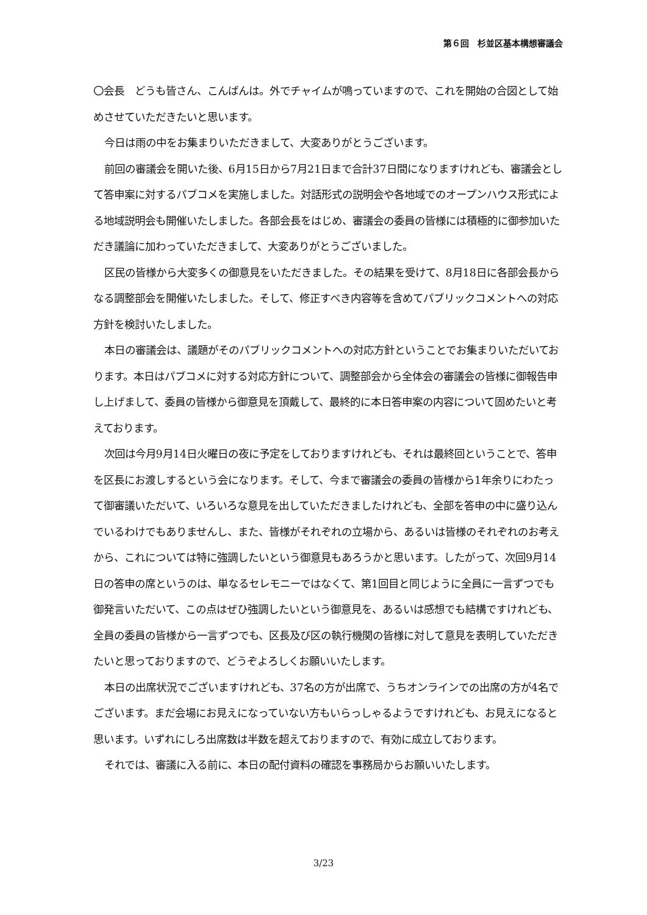第６回　杉並区基本構想審議会
〇会長　どうも皆さん、こんばんは。外でチャイムが鳴っていますので、これを開始の合図として始めさせていただきたいと思います。
今日は雨の中をお集まりいただきまして、大変ありがとうございます。
前回の審議会を開いた後、6月15日から7月21日まで合計37日間になりますけれども、審議会として答申案に対するパブコメを実施しました。対話形式の説明会や各地域でのオープンハウス形式による地域説明会も開催いたしました。各部会長をはじめ、審議会の委員の皆様には積極的に御参加いただき議論に加わっていただきまして、大変ありがとうございました。
区民の皆様から大変多くの御意見をいただきました。その結果を受けて、8月18日に各部会長からなる調整部会を開催いたしました。そして、修正すべき内容等を含めてパブリックコメントへの対応方針を検討いたしました。
本日の審議会は、議題がそのパブリックコメントへの対応方針ということでお集まりいただいております。本日はパブコメに対する対応方針について、調整部会から全体会の審議会の皆様に御報告申し上げまして、委員の皆様から御意見を頂戴して、最終的に本日答申案の内容について固めたいと考えております。
次回は今月9月14日火曜日の夜に予定をしておりますけれども、それは最終回ということで、答申を区長にお渡しするという会になります。そして、今まで審議会の委員の皆様から1年余りにわたって御審議いただいて、いろいろな意見を出していただきましたけれども、全部を答申の中に盛り込んでいるわけでもありませんし、また、皆様がそれぞれの立場から、あるいは皆様のそれぞれのお考えから、これについては特に強調したいという御意見もあろうかと思います。したがって、次回9月14日の答申の席というのは、単なるセレモニーではなくて、第1回目と同じように全員に一言ずつでも御発言いただいて、この点はぜひ強調したいという御意見を、あるいは感想でも結構ですけれども、全員の委員の皆様から一言ずつでも、区長及び区の執行機関の皆様に対して意見を表明していただきたいと思っておりますので、どうぞよろしくお願いいたします。
本日の出席状況でございますけれども、37名の方が出席で、うちオンラインでの出席の方が4名でございます。まだ会場にお見えになっていない方もいらっしゃるようですけれども、お見えになると思います。いずれにしろ出席数は半数を超えておりますので、有効に成立しております。
それでは、審議に入る前に、本日の配付資料の確認を事務局からお願いいたします。
3/23